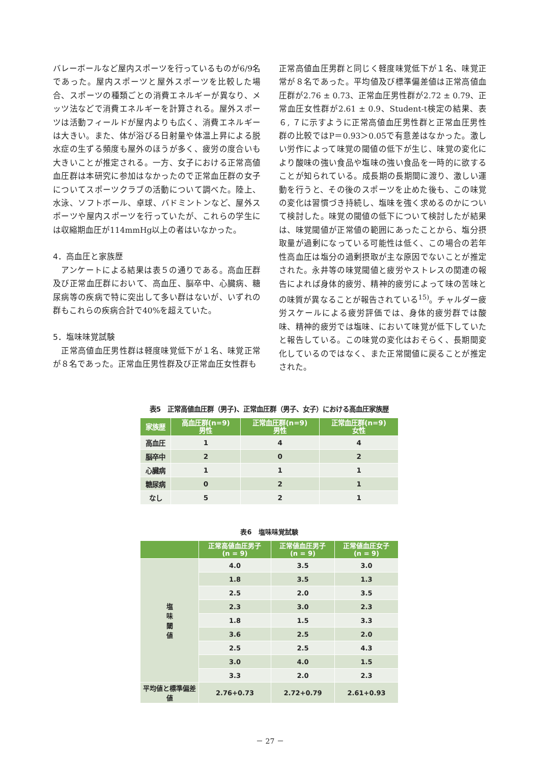バレーボールなど屋内スポーツを行っているものが6/9名であった。屋内スポーツと屋外スポーツを比較した場合、スポーツの種類ごとの消費エネルギーが異なり、メッツ法などで消費エネルギーを計算される。屋外スポーツは活動フィールドが屋内よりも広く、消費エネルギーは大きい。また、体が浴びる日射量や体温上昇による脱水症の生ずる頻度も屋外のほうが多く、疲労の度合いも大きいことが推定される。一方、女子における正常高値血圧群は本研究に参加はなかったので正常血圧群の女子についてスポーツクラブの活動について調べた。陸上、水泳、ソフトボール、卓球、バドミントンなど、屋外スポーツや屋内スポーツを行っていたが、これらの学生には収縮期血圧が114mmHg以上の者はいなかった。
4．高血圧と家族歴
　アンケートによる結果は表５の通りである。高血圧群及び正常血圧群において、高血圧、脳卒中、心臓病、糖尿病等の疾病で特に突出して多い群はないが、いずれの群もこれらの疾病合計で40%を超えていた。
5．塩味味覚試験
　正常高値血圧男性群は軽度味覚低下が１名、味覚正常が８名であった。正常血圧男性群及び正常血圧女性群も
正常高値血圧男群と同じく軽度味覚低下が１名、味覚正常が８名であった。平均値及び標準偏差値は正常高値血圧群が2.76 ± 0.73、正常血圧男性群が2.72 ± 0.79、正常血圧女性群が2.61 ± 0.9、Student-t検定の結果、表６, ７に示すように正常高値血圧男性群と正常血圧男性群の比較ではP＝0.93＞0.05で有意差はなかった。激しい労作によって味覚の閾値の低下が生じ、味覚の変化により酸味の強い食品や塩味の強い食品を一時的に欲することが知られている。成長期の長期間に渡り、激しい運動を行うと、その後のスポーツを止めた後も、この味覚の変化は習慣づき持続し、塩味を強く求めるのかについて検討した。味覚の閾値の低下について検討したが結果は、味覚閾値が正常値の範囲にあったことから、塩分摂取量が過剰になっている可能性は低く、この場合の若年性高血圧は塩分の過剰摂取が主な原因でないことが推定された。永井等の味覚閾値と疲労やストレスの関連の報告によれば身体的疲労、精神的疲労によって味の苦味との味質が異なることが報告されている<sup>15)</sup>。チャルダー疲労スケールによる疲労評価では、身体的疲労群では酸味、精神的疲労では塩味、において味覚が低下していたと報告している。この味覚の変化はおそらく、長期間変化しているのではなく、また正常閾値に戻ることが推定された。
表5　正常高値血圧群（男子)、正常血圧群（男子、女子）における高血圧家族歴
| 家族歴 | 高血圧群(n=9) 男性 | 正常血圧群(n=9) 男性 | 正常血圧群(n=9) 女性 |
| --- | --- | --- | --- |
| 高血圧 | 1 | 4 | 4 |
| 脳卒中 | 2 | 0 | 2 |
| 心臓病 | 1 | 1 | 1 |
| 糖尿病 | 0 | 2 | 1 |
| なし | 5 | 2 | 1 |
表6　塩味味覚試験
| | 正常高値血圧男子 (n = 9) | 正常値血圧男子 (n = 9) | 正常値血圧女子 (n = 9) |
| --- | --- | --- | --- |
| 塩 味 閾 値 | 4.0 | 3.5 | 3.0 |
| | 1.8 | 3.5 | 1.3 |
| | 2.5 | 2.0 | 3.5 |
| | 2.3 | 3.0 | 2.3 |
| | 1.8 | 1.5 | 3.3 |
| | 3.6 | 2.5 | 2.0 |
| | 2.5 | 2.5 | 4.3 |
| | 3.0 | 4.0 | 1.5 |
| | 3.3 | 2.0 | 2.3 |
| 平均値と標準偏差値 | 2.76+0.73 | 2.72+0.79 | 2.61+0.93 |
－ 27 －